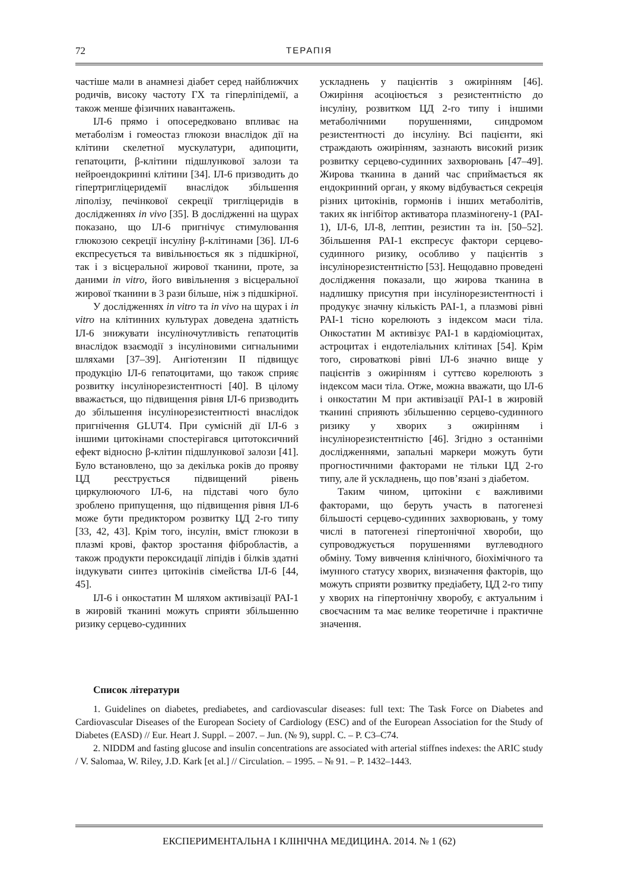72 ТЕРАПІЯ
частіше мали в анамнезі діабет серед найближчих родичів, високу частоту ГХ та гіперліпідемії, а також менше фізичних навантажень.
ІЛ-6 прямо і опосередковано впливає на метаболізм і гомеостаз глюкози внаслідок дії на клітини скелетної мускулатури, адипоцити, гепатоцити, β-клітини підшлункової залози та нейроендокринні клітини [34]. ІЛ-6 призводить до гіпертригліцеридемії внаслідок збільшення ліполізу, печінкової секреції тригліцеридів в дослідженнях in vivo [35]. В дослідженні на щурах показано, що ІЛ-6 пригнічує стимулювання глюкозою секреції інсуліну β-клітинами [36]. ІЛ-6 експресується та вивільнюється як з підшкірної, так і з вісцеральної жирової тканини, проте, за даними in vitro, його вивільнення з вісцеральної жирової тканини в 3 рази більше, ніж з підшкірної.
У дослідженнях in vitro та in vivo на щурах і in vitro на клітинних культурах доведена здатність ІЛ-6 знижувати інсуліночутливість гепатоцитів внаслідок взаємодії з інсуліновими сигнальними шляхами [37–39]. Ангіотензин II підвищує продукцію ІЛ-6 гепатоцитами, що також сприяє розвитку інсулінорезистентності [40]. В цілому вважається, що підвищення рівня ІЛ-6 призводить до збільшення інсулінорезистентності внаслідок пригнічення GLUT4. При сумісній дії ІЛ-6 з іншими цитокінами спостерігався цитотоксичний ефект відносно β-клітин підшлункової залози [41]. Було встановлено, що за декілька років до прояву ЦД реєструється підвищений рівень циркулюючого ІЛ-6, на підставі чого було зроблено припущення, що підвищення рівня ІЛ-6 може бути предиктором розвитку ЦД 2-го типу [33, 42, 43]. Крім того, інсулін, вміст глюкози в плазмі крові, фактор зростання фібробластів, а також продукти пероксидації ліпідів і білків здатні індукувати синтез цитокінів сімейства ІЛ-6 [44, 45].
ІЛ-6 і онкостатин М шляхом активізації PAI-1 в жировій тканині можуть сприяти збільшенню ризику серцево-судинних
ускладнень у пацієнтів з ожирінням [46]. Ожиріння асоціюється з резистентністю до інсуліну, розвитком ЦД 2-го типу і іншими метаболічними порушеннями, синдромом резистентності до інсуліну. Всі пацієнти, які страждають ожирінням, зазнають високий ризик розвитку серцево-судинних захворювань [47–49]. Жирова тканина в даний час сприймається як ендокринний орган, у якому відбувається секреція різних цитокінів, гормонів і інших метаболітів, таких як інгібітор активатора плазміногену-1 (PAI-1), ІЛ-6, ІЛ-8, лептин, резистин та ін. [50–52]. Збільшення PAI-1 експресує фактори серцево-судинного ризику, особливо у пацієнтів з інсулінорезистентністю [53]. Нещодавно проведені дослідження показали, що жирова тканина в надлишку присутня при інсулінорезистентності і продукує значну кількість PAI-1, а плазмові рівні PAI-1 тісно корелюють з індексом маси тіла. Онкостатин М активізує PAI-1 в кардіоміоцитах, астроцитах і ендотеліальних клітинах [54]. Крім того, сироваткові рівні ІЛ-6 значно вище у пацієнтів з ожирінням і суттєво корелюють з індексом маси тіла. Отже, можна вважати, що ІЛ-6 і онкостатин М при активізації PAI-1 в жировій тканині сприяють збільшенню серцево-судинного ризику у хворих з ожирінням і інсулінорезистентністю [46]. Згідно з останніми дослідженнями, запальні маркери можуть бути прогностичними факторами не тільки ЦД 2-го типу, але й ускладнень, що пов’язані з діабетом.
Таким чином, цитокіни є важливими факторами, що беруть участь в патогенезі більшості серцево-судинних захворювань, у тому числі в патогенезі гіпертонічної хвороби, що супроводжується порушеннями вуглеводного обміну. Тому вивчення клінічного, біохімічного та імунного статусу хворих, визначення факторів, що можуть сприяти розвитку предіабету, ЦД 2-го типу у хворих на гіпертонічну хворобу, є актуальним і своєчасним та має велике теоретичне і практичне значення.
Список літератури
1. Guidelines on diabetes, prediabetes, and cardiovascular diseases: full text: The Task Force on Diabetes and Cardiovascular Diseases of the European Society of Cardiology (ESC) and of the European Association for the Study of Diabetes (EASD) // Eur. Heart J. Suppl. – 2007. – Jun. (№ 9), suppl. C. – P. C3–C74.
2. NIDDM and fasting glucose and insulin concentrations are associated with arterial stiffnes indexes: the ARIC study / V. Salomaa, W. Riley, J.D. Kark [et al.] // Circulation. – 1995. – № 91. – P. 1432–1443.
ЕКСПЕРИМЕНТАЛЬНА І КЛІНІЧНА МЕДИЦИНА. 2014. № 1 (62)